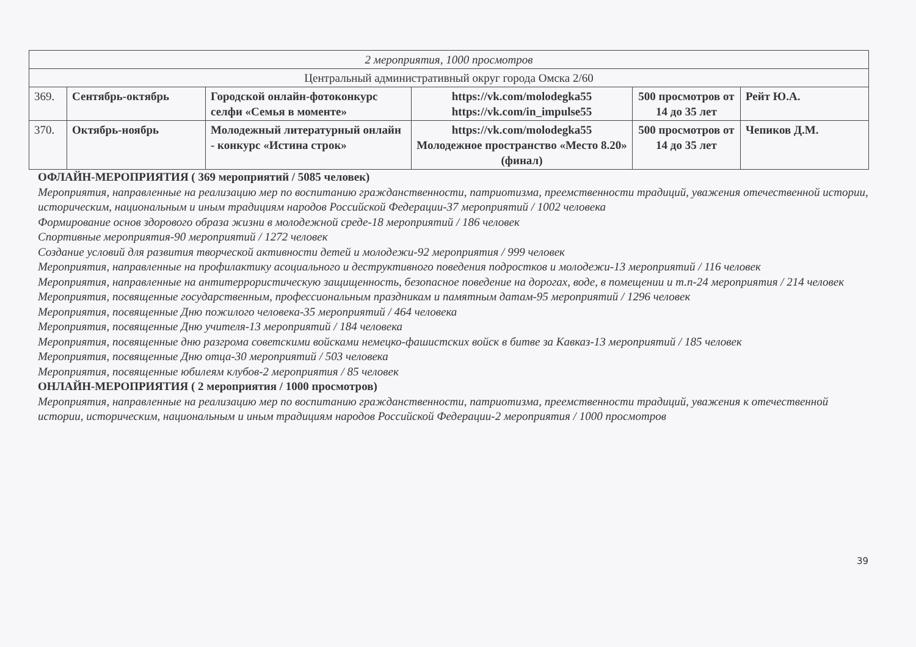| 2 мероприятия, 1000 просмотров | | | | | |
| Центральный административный округ города Омска 2/60 | | | | | |
| 369. | Сентябрь-октябрь | Городской онлайн-фотоконкурс селфи «Семья в моменте» | https://vk.com/molodegka55 https://vk.com/in_impulse55 | 500 просмотров от 14 до 35 лет | Рейт Ю.А. |
| 370. | Октябрь-ноябрь | Молодежный литературный онлайн - конкурс «Истина строк» | https://vk.com/molodegka55 Молодежное пространство «Место 8.20» (финал) | 500 просмотров от 14 до 35 лет | Чепиков Д.М. |
ОФЛАЙН-МЕРОПРИЯТИЯ ( 369 мероприятий / 5085 человек)
Мероприятия, направленные на реализацию мер по воспитанию гражданственности, патриотизма, преемственности традиций, уважения отечественной истории, историческим, национальным и иным традициям народов Российской Федерации-37 мероприятий / 1002 человека
Формирование основ здорового образа жизни в молодежной среде-18 мероприятий / 186 человек
Спортивные мероприятия-90 мероприятий / 1272 человек
Создание условий для развития творческой активности детей и молодежи-92 мероприятия / 999 человек
Мероприятия, направленные на профилактику асоциального и деструктивного поведения подростков и молодежи-13 мероприятий / 116 человек
Мероприятия, направленные на антитеррористическую защищенность, безопасное поведение на дорогах, воде, в помещении и т.п-24 мероприятия / 214 человек
Мероприятия, посвященные государственным, профессиональным праздникам и памятным датам-95 мероприятий / 1296 человек
Мероприятия, посвященные Дню пожилого человека-35 мероприятий / 464 человека
Мероприятия, посвященные Дню учителя-13 мероприятий / 184 человека
Мероприятия, посвященные дню разгрома советскими войсками немецко-фашистских войск в битве за Кавказ-13 мероприятий / 185 человек
Мероприятия, посвященные Дню отца-30 мероприятий / 503 человека
Мероприятия, посвященные юбилеям клубов-2 мероприятия / 85 человек
ОНЛАЙН-МЕРОПРИЯТИЯ ( 2 мероприятия / 1000 просмотров)
Мероприятия, направленные на реализацию мер по воспитанию гражданственности, патриотизма, преемственности традиций, уважения к отечественной истории, историческим, национальным и иным традициям народов Российской Федерации-2 мероприятия / 1000 просмотров
39